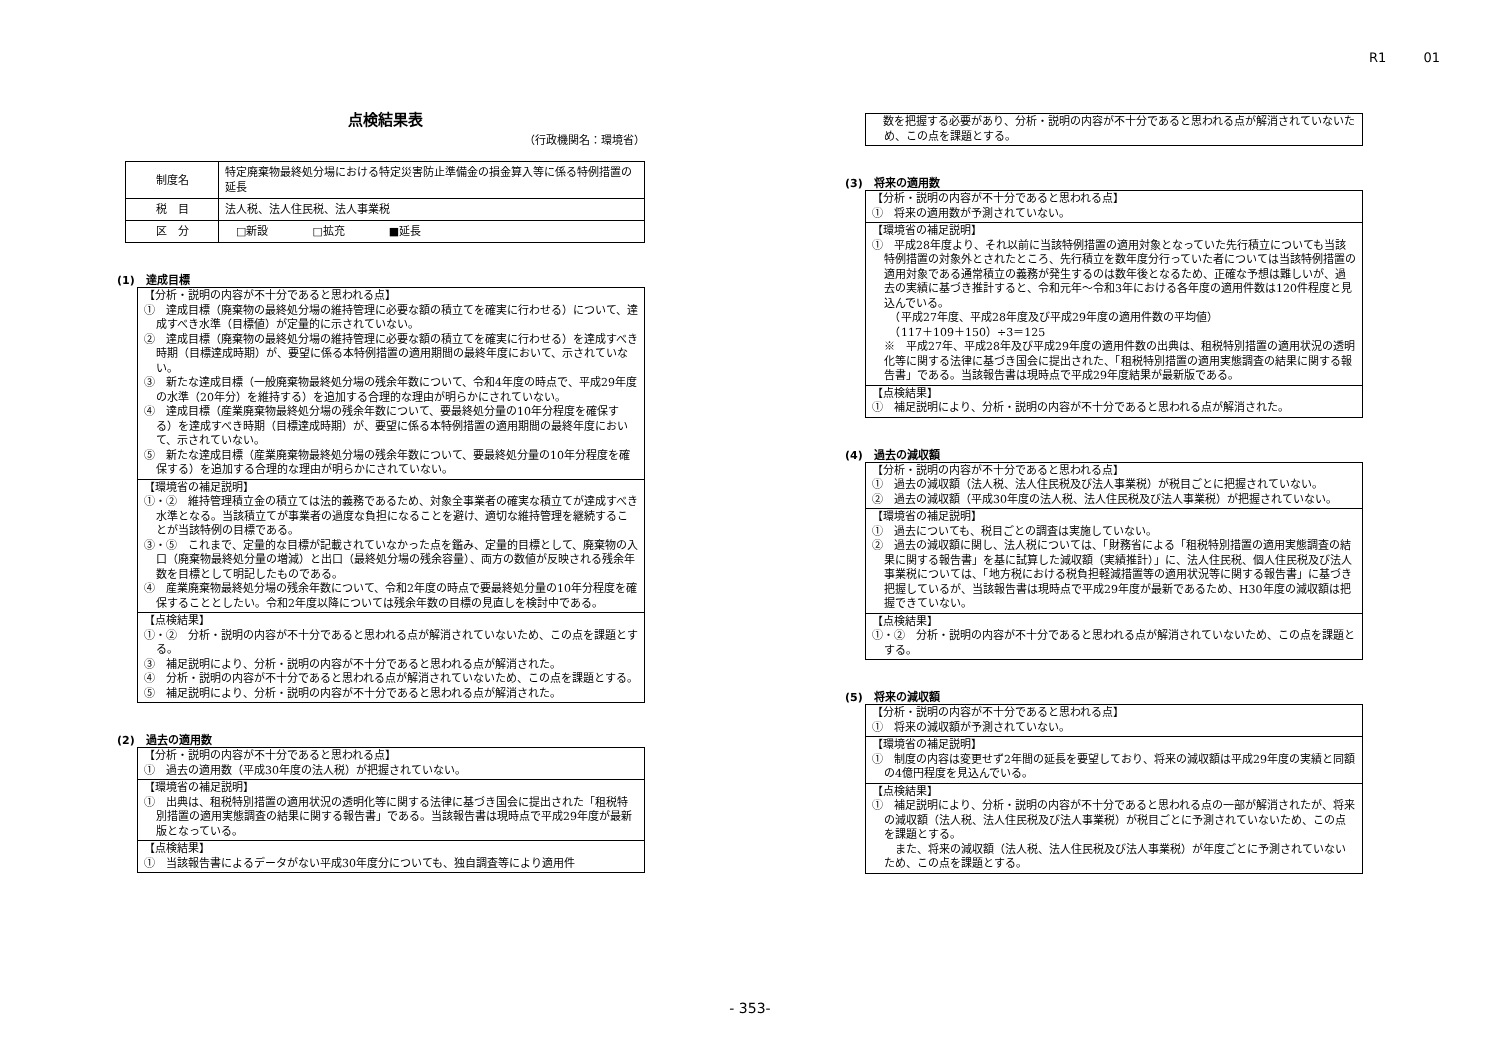R1 01
点検結果表
（行政機関名：環境省）
| 制度名 | 特定廃棄物最終処分場における特定災害防止準備金の損金算入等に係る特例措置の延長 |
| 税 目 | 法人税、法人住民税、法人事業税 |
| 区 分 | □新設 □拡充 ■延長 |
(1)　達成目標
【分析・説明の内容が不十分であると思われる点】
①　達成目標（廃棄物の最終処分場の維持管理に必要な額の積立てを確実に行わせる）について、達成すべき水準（目標値）が定量的に示されていない。
②　達成目標（廃棄物の最終処分場の維持管理に必要な額の積立てを確実に行わせる）を達成すべき時期（目標達成時期）が、要望に係る本特例措置の適用期間の最終年度において、示されていない。
③　新たな達成目標（一般廃棄物最終処分場の残余年数について、令和4年度の時点で、平成29年度の水準（20年分）を維持する）を追加する合理的な理由が明らかにされていない。
④　達成目標（産業廃棄物最終処分場の残余年数について、要最終処分量の10年分程度を確保する）を達成すべき時期（目標達成時期）が、要望に係る本特例措置の適用期間の最終年度において、示されていない。
⑤　新たな達成目標（産業廃棄物最終処分場の残余年数について、要最終処分量の10年分程度を確保する）を追加する合理的な理由が明らかにされていない。
【環境省の補足説明】
①・②　維持管理積立金の積立ては法的義務であるため、対象全事業者の確実な積立てが達成すべき水準となる。当該積立てが事業者の過度な負担になることを避け、適切な維持管理を継続することが当該特例の目標である。
③・⑤　これまで、定量的な目標が記載されていなかった点を鑑み、定量的目標として、廃棄物の入口（廃棄物最終処分量の増減）と出口（最終処分場の残余容量）、両方の数値が反映される残余年数を目標として明記したものである。
④　産業廃棄物最終処分場の残余年数について、令和2年度の時点で要最終処分量の10年分程度を確保することとしたい。令和2年度以降については残余年数の目標の見直しを検討中である。
【点検結果】
①・②　分析・説明の内容が不十分であると思われる点が解消されていないため、この点を課題とする。
③　補足説明により、分析・説明の内容が不十分であると思われる点が解消された。
④　分析・説明の内容が不十分であると思われる点が解消されていないため、この点を課題とする。
⑤　補足説明により、分析・説明の内容が不十分であると思われる点が解消された。
(2)　過去の適用数
【分析・説明の内容が不十分であると思われる点】
①　過去の適用数（平成30年度の法人税）が把握されていない。
【環境省の補足説明】
①　出典は、租税特別措置の適用状況の透明化等に関する法律に基づき国会に提出された「租税特別措置の適用実態調査の結果に関する報告書」である。当該報告書は現時点で平成29年度が最新版となっている。
【点検結果】
①　当該報告書によるデータがない平成30年度分についても、独自調査等により適用件
　数を把握する必要があり、分析・説明の内容が不十分であると思われる点が解消されていないため、この点を課題とする。
(3)　将来の適用数
【分析・説明の内容が不十分であると思われる点】
①　将来の適用数が予測されていない。
【環境省の補足説明】
①　平成28年度より、それ以前に当該特例措置の適用対象となっていた先行積立についても当該特例措置の対象外とされたところ、先行積立を数年度分行っていた者については当該特例措置の適用対象である通常積立の義務が発生するのは数年後となるため、正確な予想は難しいが、過去の実績に基づき推計すると、令和元年～令和3年における各年度の適用件数は120件程度と見込んでいる。
　（平成27年度、平成28年度及び平成29年度の適用件数の平均値）
　（117＋109＋150）÷3＝125
※　平成27年、平成28年及び平成29年度の適用件数の出典は、租税特別措置の適用状況の透明化等に関する法律に基づき国会に提出された、「租税特別措置の適用実態調査の結果に関する報告書」である。当該報告書は現時点で平成29年度結果が最新版である。
【点検結果】
①　補足説明により、分析・説明の内容が不十分であると思われる点が解消された。
(4)　過去の減収額
【分析・説明の内容が不十分であると思われる点】
①　過去の減収額（法人税、法人住民税及び法人事業税）が税目ごとに把握されていない。
②　過去の減収額（平成30年度の法人税、法人住民税及び法人事業税）が把握されていない。
【環境省の補足説明】
①　過去についても、税目ごとの調査は実施していない。
②　過去の減収額に関し、法人税については、「財務省による「租税特別措置の適用実態調査の結果に関する報告書」を基に試算した減収額（実績推計）」に、法人住民税、個人住民税及び法人事業税については、「地方税における税負担軽減措置等の適用状況等に関する報告書」に基づき把握しているが、当該報告書は現時点で平成29年度が最新であるため、H30年度の減収額は把握できていない。
【点検結果】
①・②　分析・説明の内容が不十分であると思われる点が解消されていないため、この点を課題とする。
(5)　将来の減収額
【分析・説明の内容が不十分であると思われる点】
①　将来の減収額が予測されていない。
【環境省の補足説明】
①　制度の内容は変更せず2年間の延長を要望しており、将来の減収額は平成29年度の実績と同額の4億円程度を見込んでいる。
【点検結果】
①　補足説明により、分析・説明の内容が不十分であると思われる点の一部が解消されたが、将来の減収額（法人税、法人住民税及び法人事業税）が税目ごとに予測されていないため、この点を課題とする。
　また、将来の減収額（法人税、法人住民税及び法人事業税）が年度ごとに予測されていないため、この点を課題とする。
- 353-